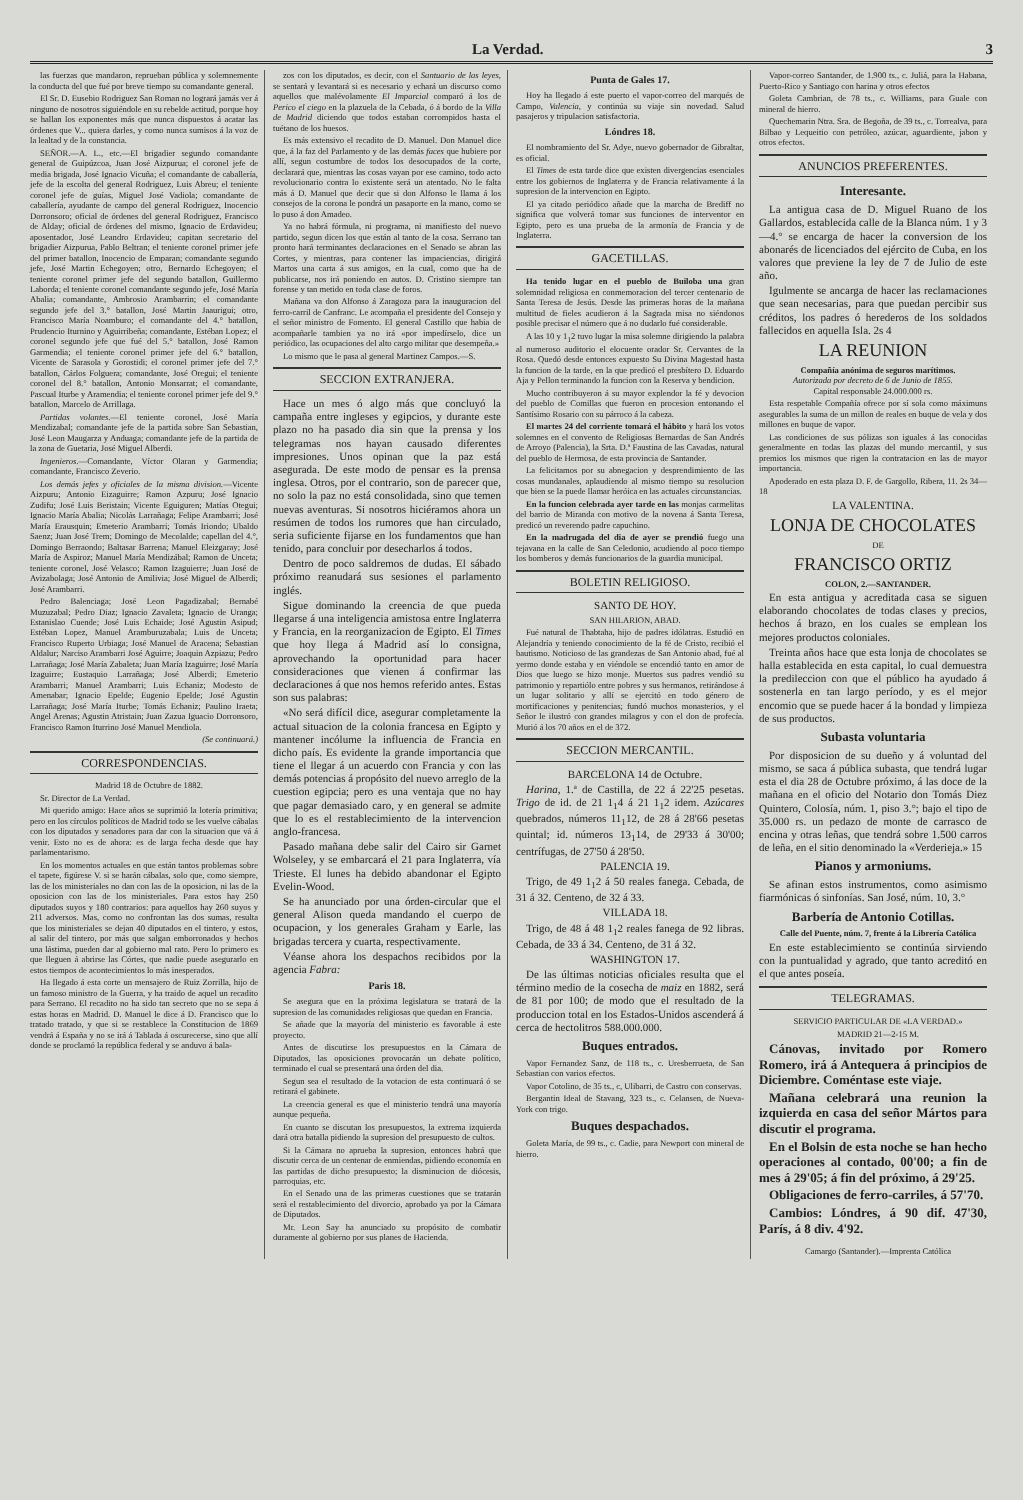La Verdad. 3
las fuerzas que mandaron, reprueban pública y solemnemente la conducta del que fué por breve tiempo su comandante general.
El Sr. D. Eusebio Rodriguez San Roman no logrará jamás ver á ninguno de nosotros siguiéndole en su rebelde actitud, porque hoy se hallan los exponentes más que nunca dispuestos á acatar las órdenes que V... quiera darles, y como nunca sumisos á la voz de la lealtad y de la constancia.
SEÑOR.—A. L., etc.—El brigadier segundo comandante general de Guipúzcoa, Juan José Aizpurua; el coronel jefe de media brigada, José Ignacio Vicuña; el comandante de caballería, jefe de la escolta del general Rodriguez, Luis Abreu; el teniente coronel jefe de guías, Miguel José Vadiola; comandante de caballería, ayudante de campo del general Rodriguez, Inocencio Dorronsoro; oficial de órdenes del general Rodriguez, Francisco de Alday; oficial de órdenes del mismo, Ignacio de Erdavideu; aposentador, José Leandro Erdavideu; capitan secretario del brigadier Aizpurua, Pablo Beltran; el teniente coronel primer jefe del primer batallon, Inocencio de Emparan; comandante segundo jefe, José Martin Echegoyen; otro, Bernardo Echegoyen; el teniente coronel primer jefe del segundo batallon, Guillermo Laborda; el teniente coronel comandante segundo jefe, José María Abalia; comandante, Ambrosio Arambarrin; el comandante segundo jefe del 3.° batallon, José Martin Jaaurigui; otro, Francisco María Noamburo; el comandante del 4.° batallon, Prudencio Iturnino y Aguirribeña; comandante, Estéban Lopez; el coronel segundo jefe que fué del 5.° batallon, José Ramon Garmendia; el teniente coronel primer jefe del 6.° batallon, Vicente de Sarasola y Gorostidi; el coronel primer jefe del 7.° batallon, Cárlos Folguera; comandante, José Oregui; el teniente coronel del 8.° batallon, Antonio Monsarrat; el comandante, Pascual Iturbe y Aramendia; el teniente coronel primer jefe del 9.° batallon, Marcelo de Arrillaga.
Partidas volantes.—El teniente coronel, José María Mendizabal; comandante jefe de la partida sobre San Sebastian, José Leon Maugarza y Anduaga; comandante jefe de la partida de la zona de Guetaria, José Miguel Alberdi.
Ingenieros.—Comandante, Víctor Olaran y Garmendia; comandante, Francisco Zeverio.
Los demás jefes y oficiales de la misma division.—Vicente Aizpuru; Antonio Eizaguirre; Ramon Azpuru; José Ignacio Zudifu; José Luis Beristain; Vicente Eguiguren; Matías Otegui; Ignacio María Abalia; Nicolás Larrañaga; Felipe Arambarri; José María Erausquin; Emeterio Arambarri; Tomás Iriondo; Ubaldo Saenz; Juan José Trem; Domingo de Mecolalde; capellan del 4.°, Domingo Berraondo; Baltasar Barrena; Manuel Eleizgaray; José María de Aspiroz; Manuel María Mendizábal; Ramon de Unceta; teniente coronel, José Velasco; Ramon Izaguierre; Juan José de Avizabolaga; José Antonio de Amilivia; José Miguel de Alberdi; José Arambarri.
Pedro Balenciaga; José Leon Pagadizabal; Bernabé Muzuzabal; Pedro Diaz; Ignacio Zavaleta; Ignacio de Uranga; Estanislao Cuende; José Luis Echaide; José Agustin Asipud; Estéban Lopez, Manuel Aramburuzabala; Luis de Unceta; Francisco Ruperto Urbiaga; José Manuel de Aracena; Sebastian Aldalur; Narciso Arambarri José Aguirre; Joaquin Azpiazu; Pedro Larrañaga; José María Zabaleta; Juan María Izaguirre; José María Izaguirre; Eustaquio Larrañaga; José Alberdi; Emeterio Arambarri; Manuel Arambarri; Luis Echaniz; Modesto de Amenabar; Ignacio Epelde; Eugenio Epelde; José Agustin Larrañaga; José María Iturbe; Tomás Echaniz; Paulino Iraeta; Angel Arenas; Agustin Atristain; Juan Zazua Iguacio Dorronsoro, Francisco Ramon Iturrino José Manuel Mendiola.
(Se continuará.)
CORRESPONDENCIAS.
Madrid 18 de Octubre de 1882.
Sr. Director de La Verdad.
Mi querido amigo: Hace años se suprimió la lotería primitiva; pero en los círculos políticos de Madrid todo se les vuelve cábalas con los diputados y senadores para dar con la situacion que vá á venir. Esto no es de ahora: es de larga fecha desde que hay parlamentarismo.
En los momentos actuales en que están tantos problemas sobre el tapete, figúrese V. si se harán cábalas, solo que, como siempre, las de los ministeriales no dan con las de la oposicion, ni las de la oposicion con las de los ministeriales. Para estos hay 250 diputados suyos y 180 contrarios: para aquellos hay 260 suyos y 211 adversos. Mas, como no confrontan las dos sumas, resulta que los ministeriales se dejan 40 diputados en el tintero, y estos, al salir del tintero, por más que salgan emborronados y hechos una lástima, pueden dar al gobierno mal rato. Pero lo primero es que lleguen á abrirse las Córtes, que nadie puede asegurarlo en estos tiempos de acontecimientos lo más inesperados.
Ha llegado á esta corte un mensajero de Ruiz Zorrilla, hijo de un famoso ministro de la Guerra, y ha traido de aquel un recadito para Serrano. El recadito no ha sido tan secreto que no se sepa á estas horas en Madrid. D. Manuel le dice á D. Francisco que lo tratado tratado, y que si se restablece la Constitucion de 1869 vendrá á España y no se irá á Tablada á oscurecerse, sino que allí donde se proclamó la república federal y se anduvo á bala-
zos con los diputados, es decir, con el Santuario de las leyes, se sentará y levantará si es necesario y echará un discurso como aquellos que malévolamente El Imparcial comparó á los de Perico el ciego en la plazuela de la Cebada, ó á bordo de la Villa de Madrid diciendo que todos estaban corrompidos hasta el tuétano de los huesos.
Es más extensivo el recadito de D. Manuel. Don Manuel dice que, á la faz del Parlamento y de las demás faces que hubiere por allí, segun costumbre de todos los desocupados de la corte, declarará que, mientras las cosas vayan por ese camino, todo acto revolucionario contra lo existente será un atentado. No le falta más á D. Manuel que decir que si don Alfonso le llama á los consejos de la corona le pondrá un pasaporte en la mano, como se lo puso á don Amadeo.
Ya no habrá fórmula, ni programa, ni manifiesto del nuevo partido, segun dicen los que están al tanto de la cosa. Serrano tan pronto hará terminantes declaraciones en el Senado se abran las Cortes, y mientras, para contener las impaciencias, dirigirá Martos una carta á sus amigos, en la cual, como que ha de publicarse, nos irá poniendo en autos. D. Cristino siempre tan forense y tan metido en toda clase de foros.
Mañana va don Alfonso á Zaragoza para la inauguracion del ferro-carril de Canfranc. Le acompaña el presidente del Consejo y el señor ministro de Fomento. El general Castillo que habia de acompañarle tambien ya no irá «por impedírselo, dice un periódico, las ocupaciones del alto cargo militar que desempeña.»
Lo mismo que le pasa al general Martinez Campos.—S.
SECCION EXTRANJERA.
Hace un mes ó algo más que concluyó la campaña entre ingleses y egipcios, y durante este plazo no ha pasado dia sin que la prensa y los telegramas nos hayan causado diferentes impresiones. Unos opinan que la paz está asegurada. De este modo de pensar es la prensa inglesa. Otros, por el contrario, son de parecer que, no solo la paz no está consolidada, sino que temen nuevas aventuras. Si nosotros hiciéramos ahora un resúmen de todos los rumores que han circulado, seria suficiente fijarse en los fundamentos que han tenido, para concluir por desecharlos á todos.
Dentro de poco saldremos de dudas. El sábado próximo reanudará sus sesiones el parlamento inglés.
Sigue dominando la creencia de que pueda llegarse á una inteligencia amistosa entre Inglaterra y Francia, en la reorganizacion de Egipto. El Times que hoy llega á Madrid así lo consigna, aprovechando la oportunidad para hacer consideraciones que vienen á confirmar las declaraciones á que nos hemos referido antes. Estas son sus palabras:
«No será difícil dice, asegurar completamente la actual situacion de la colonia francesa en Egipto y mantener incólume la influencia de Francia en dicho país. Es evidente la grande importancia que tiene el llegar á un acuerdo con Francia y con las demás potencias á propósito del nuevo arreglo de la cuestion egipcia; pero es una ventaja que no hay que pagar demasiado caro, y en general se admite que lo es el restablecimiento de la intervencion anglo-francesa.
Pasado mañana debe salir del Cairo sir Garnet Wolseley, y se embarcará el 21 para Inglaterra, vía Trieste. El lunes ha debido abandonar el Egipto Evelin-Wood.
Se ha anunciado por una órden-circular que el general Alison queda mandando el cuerpo de ocupacion, y los generales Graham y Earle, las brigadas tercera y cuarta, respectivamente.
Véanse ahora los despachos recibidos por la agencia Fabra:
Paris 18.
Se asegura que en la próxima legislatura se tratará de la supresion de las comunidades religiosas que quedan en Francia.
Se añade que la mayoría del ministerio es favorable á este proyecto.
Antes de discutirse los presupuestos en la Cámara de Diputados, las oposiciones provocarán un debate político, terminado el cual se presentará una órden del dia.
Segun sea el resultado de la votacion de esta continuará ó se retirará el gabinete.
La creencia general es que el ministerio tendrá una mayoría aunque pequeña.
En cuanto se discutan los presupuestos, la extrema izquierda dará otra batalla pidiendo la supresion del presupuesto de cultos.
Si la Cámara no aprueba la supresion, entonces habrá que discutir cerca de un centenar de enmiendas, pidiendo economía en las partidas de dicho presupuesto; la disminucion de diócesis, parroquias, etc.
En el Senado una de las primeras cuestiones que se tratarán será el restablecimiento del divorcio, aprobado ya por la Cámara de Diputados.
Mr. Leon Say ha anunciado su propósito de combatir duramente al gobierno por sus planes de Hacienda.
Punta de Gales 17.
Hoy ha llegado á este puerto el vapor-correo del marqués de Campo, Valencia, y continúa su viaje sin novedad. Salud pasajeros y tripulacion satisfactoria.
Lóndres 18.
El nombramiento del Sr. Adye, nuevo gobernador de Gibraltar, es oficial.
El Times de esta tarde dice que existen divergencias esenciales entre los gobiernos de Inglaterra y de Francia relativamente á la supresion de la intervencion en Egipto.
El ya citado periódico añade que la marcha de Brediff no significa que volverá tomar sus funciones de interventor en Egipto, pero es una prueba de la armonía de Francia y de Inglaterra.
GACETILLAS.
Ha tenido lugar en el pueblo de Builoba una gran solemnidad religiosa en conmemoracion del tercer centenario de Santa Teresa de Jesús. Desde las primeras horas de la mañana multitud de fieles acudieron á la Sagrada misa no siéndonos posible precisar el número que á no dudarlo fué considerable.
A las 10 y 1<sub>1</sub>2 tuvo lugar la misa solemne dirigiendo la palabra al numeroso auditorio el elocuente orador Sr. Cervantes de la Rosa. Quedó desde entonces expuesto Su Divina Magestad hasta la funcion de la tarde, en la que predicó el presbítero D. Eduardo Aja y Pellon terminando la funcion con la Reserva y bendicion.
Mucho contribuyeron á su mayor explendor la fé y devocion del pueblo de Comillas que fueron en procesion entonando el Santísimo Rosario con su párroco á la cabeza.
El martes 24 del corriente tomará el hábito y hará los votos solemnes en el convento de Religiosas Bernardas de San Andrés de Arroyo (Palencia), la Srta. D.ª Faustina de las Cavadas, natural del pueblo de Hermosa, de esta provincia de Santander.
La felicitamos por su abnegacion y desprendimiento de las cosas mundanales, aplaudiendo al mismo tiempo su resolucion que bien se la puede llamar heróica en las actuales circunstancias.
En la funcion celebrada ayer tarde en las monjas carmelitas del barrio de Miranda con motivo de la novena á Santa Teresa, predicó un reverendo padre capuchino.
En la madrugada del dia de ayer se prendió fuego una tejavana en la calle de San Celedonio, acudiendo al poco tiempo los bomberos y demás funcionarios de la guardia municipal.
BOLETIN RELIGIOSO.
SANTO DE HOY.
SAN HILARION, ABAD.
Fué natural de Thabtaha, hijo de padres idólatras. Estudió en Alejandría y teniendo conocimiento de la fé de Cristo, recibió el bautismo. Noticioso de las grandezas de San Antonio abad, fué al yermo donde estaba y en viéndole se encendió tanto en amor de Dios que luego se hizo monje. Muertos sus padres vendió su patrimonio y repartiólo entre pobres y sus hermanos, retirándose á un lugar solitario y allí se ejercitó en todo género de mortificaciones y penitencias; fundó muchos monasterios, y el Señor le ilustró con grandes milagros y con el don de profecía. Murió á los 70 años en el de 372.
SECCION MERCANTIL.
BARCELONA 14 de Octubre.
Harina, 1.ª de Castilla, de 22 á 22'25 pesetas. Trigo de id. de 21 1<sub>1</sub>4 á 21 1<sub>1</sub>2 idem. Azúcares quebrados, números 11<sub>1</sub>12, de 28 á 28'66 pesetas quintal; id. números 13<sub>1</sub>14, de 29'33 á 30'00; centrífugas, de 27'50 á 28'50.
PALENCIA 19.
Trigo, de 49 1<sub>1</sub>2 á 50 reales fanega. Cebada, de 31 á 32. Centeno, de 32 á 33.
VILLADA 18.
Trigo, de 48 á 48 1<sub>1</sub>2 reales fanega de 92 libras. Cebada, de 33 á 34. Centeno, de 31 á 32.
WASHINGTON 17.
De las últimas noticias oficiales resulta que el término medio de la cosecha de maiz en 1882, será de 81 por 100; de modo que el resultado de la produccion total en los Estados-Unidos ascenderá á cerca de hectolitros 588.000.000.
Buques entrados.
Vapor Fernandez Sanz, de 118 ts., c. Uresberrueta, de San Sebastian con varios efectos.
Vapor Cotolino, de 35 ts., c, Ulibarri, de Castro con conservas.
Bergantin Ideal de Stavang, 323 ts., c. Celansen, de Nueva-York con trigo.
Buques despachados.
Goleta María, de 99 ts., c. Cadie, para Newport con mineral de hierro.
Vapor-correo Santander, de 1.900 ts., c. Juliá, para la Habana, Puerto-Rico y Santiago con harina y otros efectos
Goleta Cambrian, de 78 ts., c. Williams, para Guale con mineral de hierro.
Quechemarin Ntra. Sra. de Begoña, de 39 ts., c. Torrealva, para Bilbao y Lequeitio con petróleo, azúcar, aguardiente, jabon y otros efectos.
ANUNCIOS PREFERENTES.
Interesante.
La antigua casa de D. Miguel Ruano de los Gallardos, establecida calle de la Blanca núm. 1 y 3—4.° se encarga de hacer la conversion de los abonarés de licenciados del ejército de Cuba, en los valores que previene la ley de 7 de Julio de este año.
Igulmente se ancarga de hacer las reclamaciones que sean necesarias, para que puedan percibir sus créditos, los padres ó herederos de los soldados fallecidos en aquella Isla. 2s 4
LA REUNION
Compañía anónima de seguros marítimos.
Autorizada por decreto de 6 de Junio de 1855.
Capital responsable 24.000.000 rs.
Esta respetable Compañía ofrece por sí sola como máximuns asegurables la suma de un millon de reales en buque de vela y dos millones en buque de vapor.
Las condiciones de sus pólizas son iguales á las conocidas generalmente en todas las plazas del mundo mercantil, y sus premios los mismos que rigen la contratacion en las de mayor importancia.
Apoderado en esta plaza D. F. de Gargollo, Ribera, 11. 2s 34—18
LA VALENTINA.
LONJA DE CHOCOLATES
DE
FRANCISCO ORTIZ
COLON, 2.—SANTANDER.
En esta antigua y acreditada casa se siguen elaborando chocolates de todas clases y precios, hechos á brazo, en los cuales se emplean los mejores productos coloniales.
Treinta años hace que esta lonja de chocolates se halla establecida en esta capital, lo cual demuestra la predileccion con que el público ha ayudado á sostenerla en tan largo período, y es el mejor encomio que se puede hacer á la bondad y limpieza de sus productos.
Subasta voluntaria
Por disposicion de su dueño y á voluntad del mismo, se saca á pública subasta, que tendrá lugar esta el dia 28 de Octubre próximo, á las doce de la mañana en el oficio del Notario don Tomás Diez Quintero, Colosía, núm. 1, piso 3.°; bajo el tipo de 35.000 rs. un pedazo de monte de carrasco de encina y otras leñas, que tendrá sobre 1.500 carros de leña, en el sitio denominado la «Verderieja.» 15
Pianos y armoniums.
Se afinan estos instrumentos, como asimismo fiarmónicas ó sinfonías. San José, núm. 10, 3.°
Barbería de Antonio Cotillas.
Calle del Puente, núm. 7, frente á la Librería Católica
En este establecimiento se continúa sirviendo con la puntualidad y agrado, que tanto acreditó en el que antes poseía.
TELEGRAMAS.
SERVICIO PARTICULAR DE «LA VERDAD.»
MADRID 21—2-15 M.
Cánovas, invitado por Romero Romero, irá á Antequera á principios de Diciembre. Coméntase este viaje.
Mañana celebrará una reunion la izquierda en casa del señor Mártos para discutir el programa.
En el Bolsin de esta noche se han hecho operaciones al contado, 00'00; a fin de mes á 29'05; á fin del próximo, á 29'25.
Obligaciones de ferro-carriles, á 57'70.
Cambios: Lóndres, á 90 dif. 47'30, París, á 8 div. 4'92.
Camargo (Santander).—Imprenta Católica